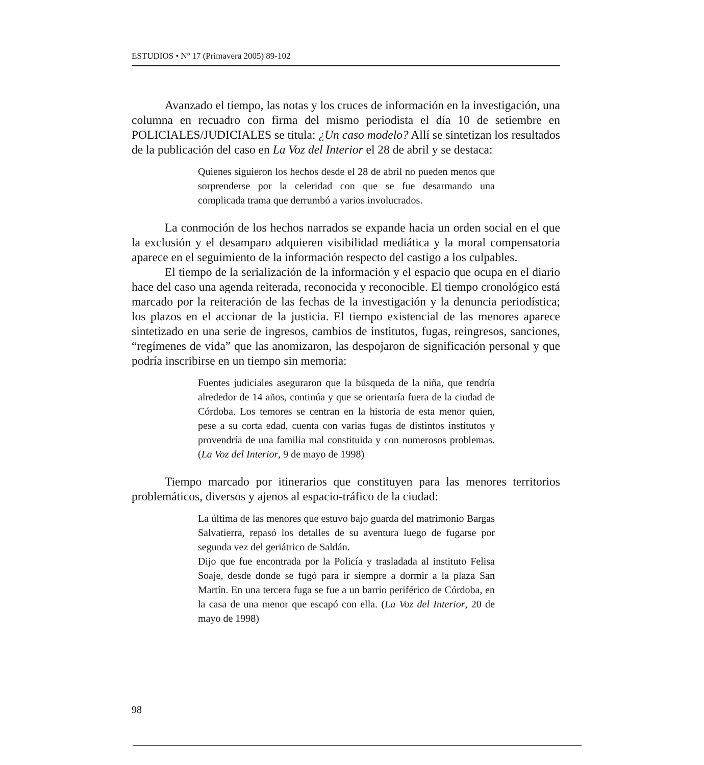ESTUDIOS • Nº 17 (Primavera 2005) 89-102
Avanzado el tiempo, las notas y los cruces de información en la investigación, una columna en recuadro con firma del mismo periodista el día 10 de setiembre en POLICIALES/JUDICIALES se titula: ¿Un caso modelo? Allí se sintetizan los resultados de la publicación del caso en La Voz del Interior el 28 de abril y se destaca:
Quienes siguieron los hechos desde el 28 de abril no pueden menos que sorprenderse por la celeridad con que se fue desarmando una complicada trama que derrumbó a varios involucrados.
La conmoción de los hechos narrados se expande hacia un orden social en el que la exclusión y el desamparo adquieren visibilidad mediática y la moral compensatoria aparece en el seguimiento de la información respecto del castigo a los culpables.
El tiempo de la serialización de la información y el espacio que ocupa en el diario hace del caso una agenda reiterada, reconocida y reconocible. El tiempo cronológico está marcado por la reiteración de las fechas de la investigación y la denuncia periodística; los plazos en el accionar de la justicia. El tiempo existencial de las menores aparece sintetizado en una serie de ingresos, cambios de institutos, fugas, reingresos, sanciones, “regímenes de vida” que las anomizaron, las despojaron de significación personal y que podría inscribirse en un tiempo sin memoria:
Fuentes judiciales aseguraron que la búsqueda de la niña, que tendría alrededor de 14 años, continúa y que se orientaría fuera de la ciudad de Córdoba. Los temores se centran en la historia de esta menor quien, pese a su corta edad, cuenta con varias fugas de distintos institutos y provendría de una familia mal constituida y con numerosos problemas. (La Voz del Interior, 9 de mayo de 1998)
Tiempo marcado por itinerarios que constituyen para las menores territorios problemáticos, diversos y ajenos al espacio-tráfico de la ciudad:
La última de las menores que estuvo bajo guarda del matrimonio Bargas Salvatierra, repasó los detalles de su aventura luego de fugarse por segunda vez del geriátrico de Saldán.
Dijo que fue encontrada por la Policía y trasladada al instituto Felisa Soaje, desde donde se fugó para ir siempre a dormir a la plaza San Martín. En una tercera fuga se fue a un barrio periférico de Córdoba, en la casa de una menor que escapó con ella. (La Voz del Interior, 20 de mayo de 1998)
98